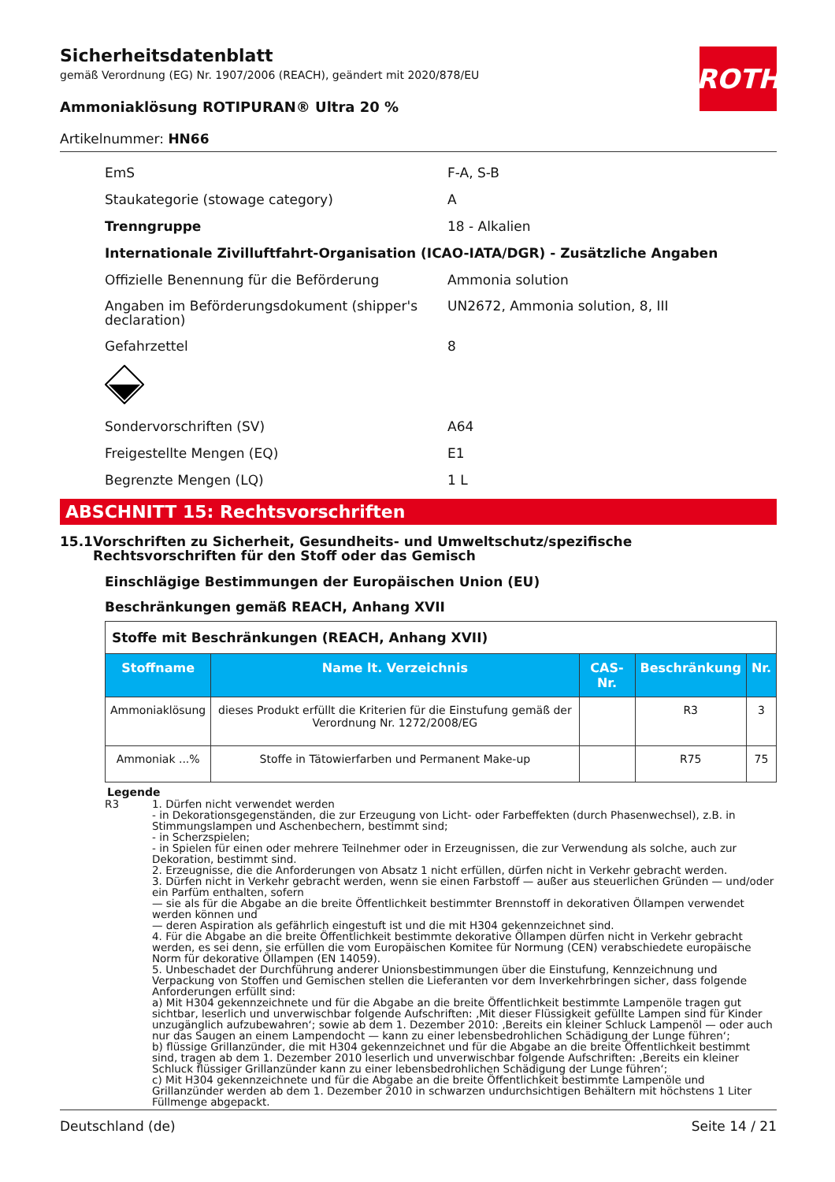Sicherheitsdatenblatt
gemäß Verordnung (EG) Nr. 1907/2006 (REACH), geändert mit 2020/878/EU
Ammoniaklösung ROTIPURAN® Ultra 20 %
Artikelnummer: HN66
ROTH
EmS F-A, S-B
Staukategorie (stowage category) A
Trenngruppe 18 - Alkalien
Internationale Zivilluftfahrt-Organisation (ICAO-IATA/DGR) - Zusätzliche Angaben
Offizielle Benennung für die Beförderung Ammonia solution
Angaben im Beförderungsdokument (shipper's declaration) UN2672, Ammonia solution, 8, III
Gefahrzettel 8
Sondervorschriften (SV) A64
Freigestellte Mengen (EQ) E1
Begrenzte Mengen (LQ) 1 L
ABSCHNITT 15: Rechtsvorschriften
15.1 Vorschriften zu Sicherheit, Gesundheits- und Umweltschutz/spezifische Rechtsvorschriften für den Stoff oder das Gemisch
Einschlägige Bestimmungen der Europäischen Union (EU)
Beschränkungen gemäß REACH, Anhang XVII
| Stoffe mit Beschränkungen (REACH, Anhang XVII) | | | | |
| Stoffname | Name lt. Verzeichnis | CAS-Nr. | Beschränkung | Nr. |
| Ammoniaklösung | dieses Produkt erfüllt die Kriterien für die Einstufung gemäß der Verordnung Nr. 1272/2008/EG | | R3 | 3 |
| Ammoniak ...% | Stoffe in Tätowierfarben und Permanent Make-up | | R75 | 75 |
Legende
R3 1. Dürfen nicht verwendet werden
- in Dekorationsgegenständen, die zur Erzeugung von Licht- oder Farbeffekten (durch Phasenwechsel), z.B. in Stimmungslampen und Aschenbechern, bestimmt sind;
- in Scherzspielen;
- in Spielen für einen oder mehrere Teilnehmer oder in Erzeugnissen, die zur Verwendung als solche, auch zur Dekoration, bestimmt sind.
2. Erzeugnisse, die die Anforderungen von Absatz 1 nicht erfüllen, dürfen nicht in Verkehr gebracht werden.
3. Dürfen nicht in Verkehr gebracht werden, wenn sie einen Farbstoff — außer aus steuerlichen Gründen — und/oder ein Parfüm enthalten, sofern
— sie als für die Abgabe an die breite Öffentlichkeit bestimmter Brennstoff in dekorativen Öllampen verwendet werden können und
— deren Aspiration als gefährlich eingestuft ist und die mit H304 gekennzeichnet sind.
4. Für die Abgabe an die breite Öffentlichkeit bestimmte dekorative Öllampen dürfen nicht in Verkehr gebracht werden, es sei denn, sie erfüllen die vom Europäischen Komitee für Normung (CEN) verabschiedete europäische Norm für dekorative Öllampen (EN 14059).
5. Unbeschadet der Durchführung anderer Unionsbestimmungen über die Einstufung, Kennzeichnung und Verpackung von Stoffen und Gemischen stellen die Lieferanten vor dem Inverkehrbringen sicher, dass folgende Anforderungen erfüllt sind:
a) Mit H304 gekennzeichnete und für die Abgabe an die breite Öffentlichkeit bestimmte Lampenöle tragen gut sichtbar, leserlich und unverwischbar folgende Aufschriften: ‚Mit dieser Flüssigkeit gefüllte Lampen sind für Kinder unzugänglich aufzubewahren‘; sowie ab dem 1. Dezember 2010: ‚Bereits ein kleiner Schluck Lampenöl — oder auch nur das Saugen an einem Lampendocht — kann zu einer lebensbedrohlichen Schädigung der Lunge führen‘;
b) flüssige Grillanzünder, die mit H304 gekennzeichnet und für die Abgabe an die breite Öffentlichkeit bestimmt sind, tragen ab dem 1. Dezember 2010 leserlich und unverwischbar folgende Aufschriften: ‚Bereits ein kleiner Schluck flüssiger Grillanzünder kann zu einer lebensbedrohlichen Schädigung der Lunge führen‘;
c) Mit H304 gekennzeichnete und für die Abgabe an die breite Öffentlichkeit bestimmte Lampenöle und Grillanzünder werden ab dem 1. Dezember 2010 in schwarzen undurchsichtigen Behältern mit höchstens 1 Liter Füllmenge abgepackt.
Deutschland (de) Seite 14 / 21